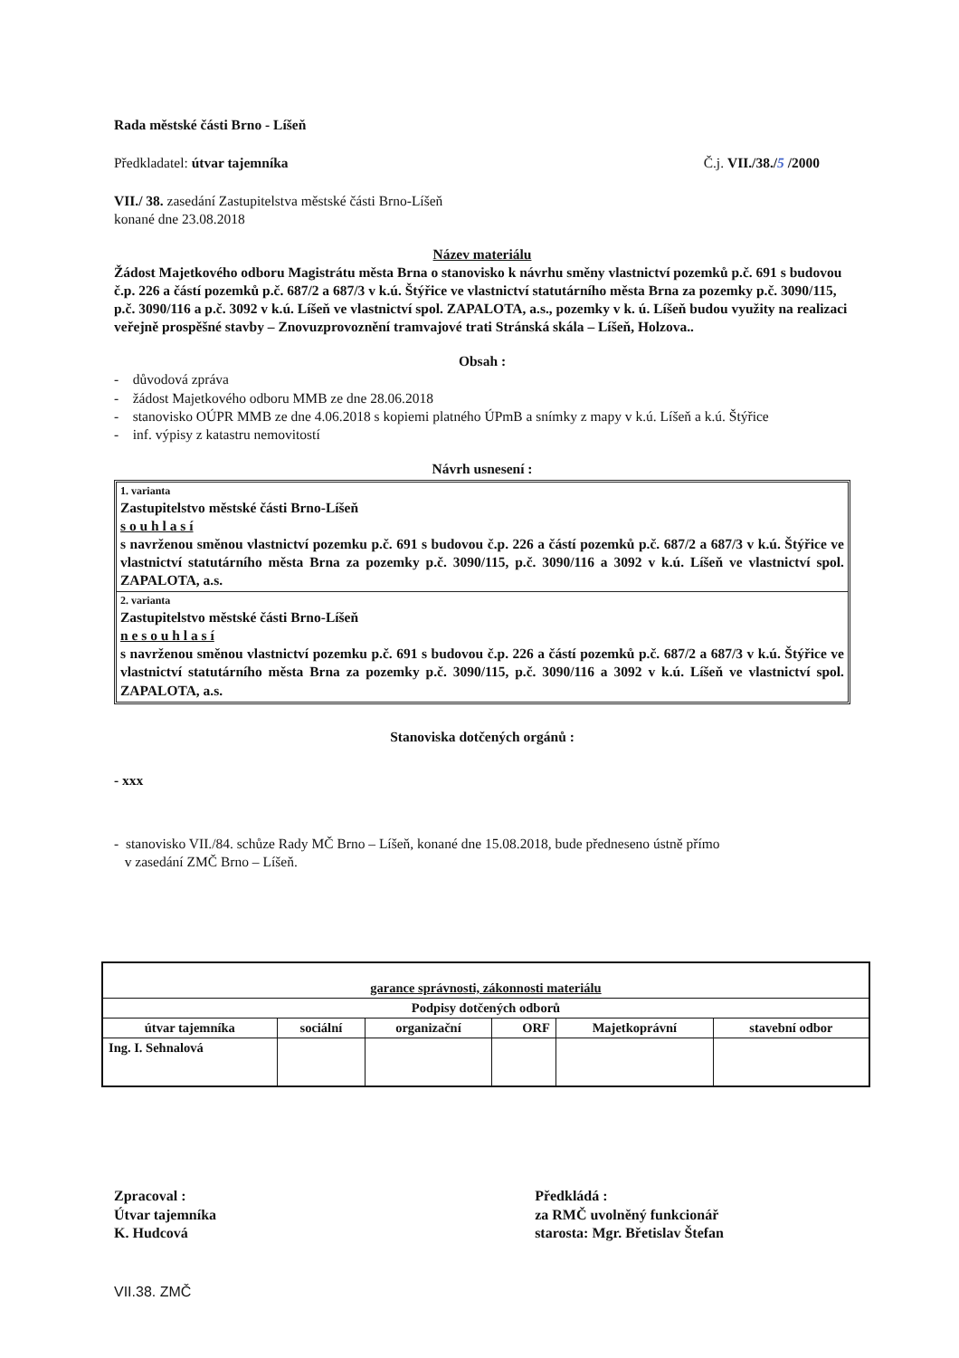Rada městské části Brno - Líšeň
Předkladatel: útvar tajemníka Č.j. VII./38./5 /2000
VII./ 38. zasedání Zastupitelstva městské části Brno-Líšeň
konané dne 23.08.2018
Název materiálu
Žádost Majetkového odboru Magistrátu města Brna o stanovisko k návrhu směny vlastnictví pozemků p.č. 691 s budovou č.p. 226 a částí pozemků p.č. 687/2 a 687/3 v k.ú. Štýřice ve vlastnictví statutárního města Brna za pozemky p.č. 3090/115, p.č. 3090/116 a p.č. 3092 v k.ú. Líšeň ve vlastnictví spol. ZAPALOTA, a.s., pozemky v k. ú. Líšeň budou využity na realizaci veřejně prospěšné stavby – Znovuzprovoznění tramvajové trati Stránská skála – Líšeň, Holzova..
Obsah :
- důvodová zpráva
- žádost Majetkového odboru MMB ze dne 28.06.2018
- stanovisko OÚPR MMB ze dne 4.06.2018 s kopiemi platného ÚPmB a snímky z mapy v k.ú. Líšeň a k.ú. Štýřice
- inf. výpisy z katastru nemovitostí
Návrh usnesení :
1. varianta
Zastupitelstvo městské části Brno-Líšeň
s o u h l a s í
s navrženou směnou vlastnictví pozemku p.č. 691 s budovou č.p. 226 a částí pozemků p.č. 687/2 a 687/3 v k.ú. Štýřice ve vlastnictví statutárního města Brna za pozemky p.č. 3090/115, p.č. 3090/116 a 3092 v k.ú. Líšeň ve vlastnictví spol. ZAPALOTA, a.s.
2. varianta
Zastupitelstvo městské části Brno-Líšeň
n e s o u h l a s í
s navrženou směnou vlastnictví pozemku p.č. 691 s budovou č.p. 226 a částí pozemků p.č. 687/2 a 687/3 v k.ú. Štýřice ve vlastnictví statutárního města Brna za pozemky p.č. 3090/115, p.č. 3090/116 a 3092 v k.ú. Líšeň ve vlastnictví spol. ZAPALOTA, a.s.
Stanoviska dotčených orgánů :
- xxx
- stanovisko VII./84. schůze Rady MČ Brno – Líšeň, konané dne 15.08.2018, bude předneseno ústně přímo
v zasedání ZMČ Brno – Líšeň.
| garance správnosti, zákonnosti materiálu | | | | | |
| Podpisy dotčených odborů | | | | | |
| útvar tajemníka | sociální | organizační | ORF | Majetkoprávní | stavební odbor |
| Ing. I. Sehnalová | | | | | |
Zpracoval :
Útvar tajemníka
K. Hudcová
Předkládá :
za RMČ uvolněný funkcionář
starosta: Mgr. Břetislav Štefan
VII.38. ZMČ